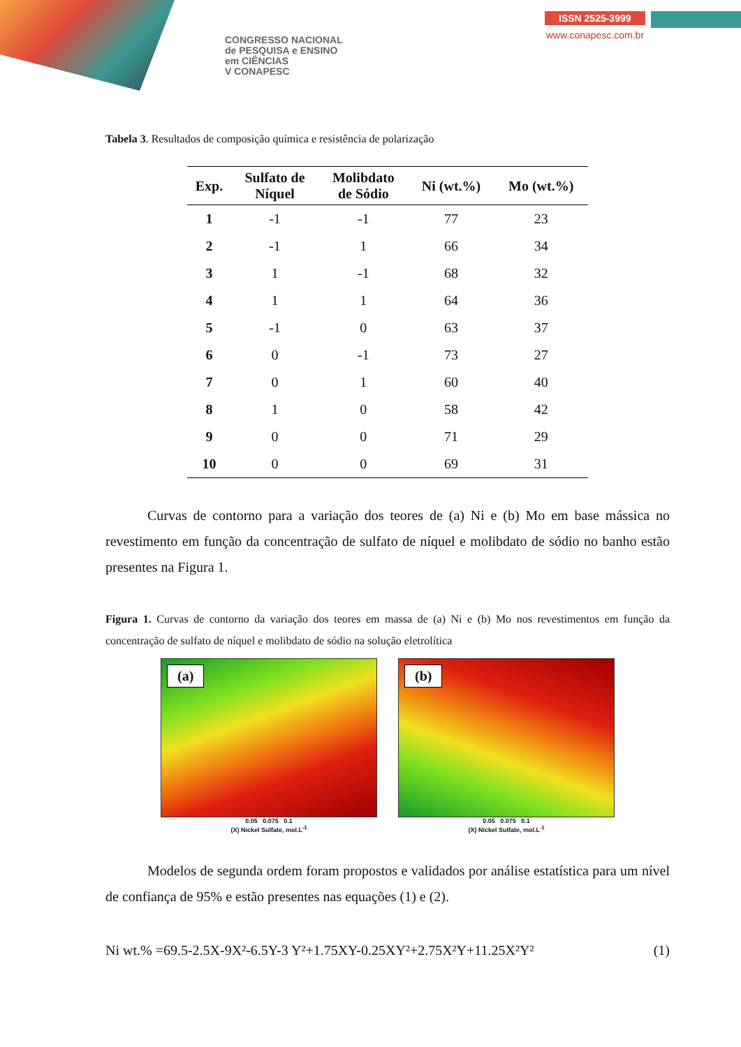CONGRESSO NACIONAL
de PESQUISA e ENSINO
em CIÊNCIAS
V CONAPESC
ISSN 2525-3999
www.conapesc.com.br
Tabela 3. Resultados de composição química e resistência de polarização
| Exp. | Sulfato de Níquel | Molibdato de Sódio | Ni (wt.%) | Mo (wt.%) |
| --- | --- | --- | --- | --- |
| 1 | -1 | -1 | 77 | 23 |
| 2 | -1 | 1 | 66 | 34 |
| 3 | 1 | -1 | 68 | 32 |
| 4 | 1 | 1 | 64 | 36 |
| 5 | -1 | 0 | 63 | 37 |
| 6 | 0 | -1 | 73 | 27 |
| 7 | 0 | 1 | 60 | 40 |
| 8 | 1 | 0 | 58 | 42 |
| 9 | 0 | 0 | 71 | 29 |
| 10 | 0 | 0 | 69 | 31 |
   Curvas de contorno para a variação dos teores de (a) Ni e (b) Mo em base mássica no revestimento em função da concentração de sulfato de níquel e molibdato de sódio no banho estão presentes na Figura 1.
Figura 1. Curvas de contorno da variação dos teores em massa de (a) Ni e (b) Mo nos revestimentos em função da concentração de sulfato de níquel e molibdato de sódio na solução eletrolítica
(a)
0.05 0.075 0.1
(X) Nickel Sulfate, mol.L<sup>-1</sup>
(b)
0.05 0.075 0.1
(X) Nickel Sulfate, mol.L<sup>-1</sup>
   Modelos de segunda ordem foram propostos e validados por análise estatística para um nível de confiança de 95% e estão presentes nas equações (1) e (2).
Ni wt.% =69.5-2.5X-9X²-6.5Y-3 Y²+1.75XY-0.25XY²+2.75X²Y+11.25X²Y² (1)